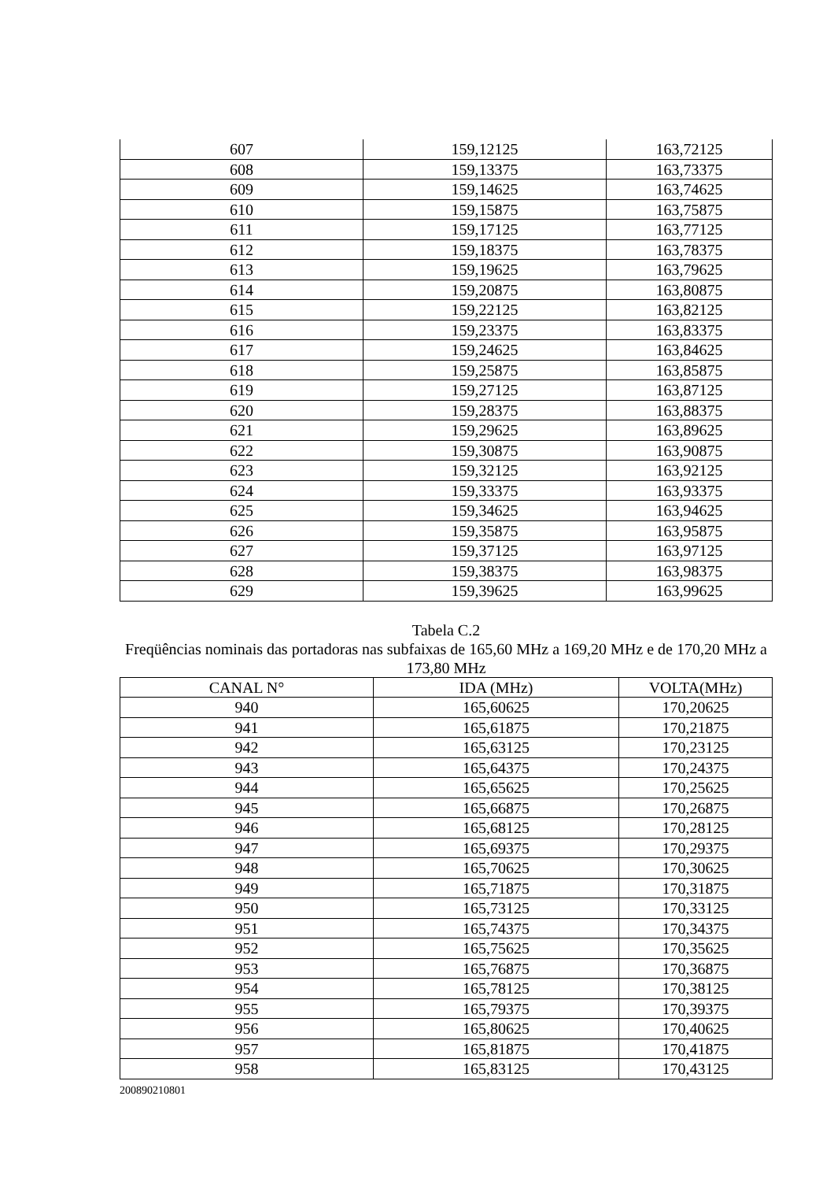| 607 | 159,12125 | 163,72125 |
| 608 | 159,13375 | 163,73375 |
| 609 | 159,14625 | 163,74625 |
| 610 | 159,15875 | 163,75875 |
| 611 | 159,17125 | 163,77125 |
| 612 | 159,18375 | 163,78375 |
| 613 | 159,19625 | 163,79625 |
| 614 | 159,20875 | 163,80875 |
| 615 | 159,22125 | 163,82125 |
| 616 | 159,23375 | 163,83375 |
| 617 | 159,24625 | 163,84625 |
| 618 | 159,25875 | 163,85875 |
| 619 | 159,27125 | 163,87125 |
| 620 | 159,28375 | 163,88375 |
| 621 | 159,29625 | 163,89625 |
| 622 | 159,30875 | 163,90875 |
| 623 | 159,32125 | 163,92125 |
| 624 | 159,33375 | 163,93375 |
| 625 | 159,34625 | 163,94625 |
| 626 | 159,35875 | 163,95875 |
| 627 | 159,37125 | 163,97125 |
| 628 | 159,38375 | 163,98375 |
| 629 | 159,39625 | 163,99625 |
Tabela C.2
Freqüências nominais das portadoras nas subfaixas de 165,60 MHz a 169,20 MHz e de 170,20 MHz a 173,80 MHz
| CANAL N° | IDA (MHz) | VOLTA(MHz) |
| --- | --- | --- |
| 940 | 165,60625 | 170,20625 |
| 941 | 165,61875 | 170,21875 |
| 942 | 165,63125 | 170,23125 |
| 943 | 165,64375 | 170,24375 |
| 944 | 165,65625 | 170,25625 |
| 945 | 165,66875 | 170,26875 |
| 946 | 165,68125 | 170,28125 |
| 947 | 165,69375 | 170,29375 |
| 948 | 165,70625 | 170,30625 |
| 949 | 165,71875 | 170,31875 |
| 950 | 165,73125 | 170,33125 |
| 951 | 165,74375 | 170,34375 |
| 952 | 165,75625 | 170,35625 |
| 953 | 165,76875 | 170,36875 |
| 954 | 165,78125 | 170,38125 |
| 955 | 165,79375 | 170,39375 |
| 956 | 165,80625 | 170,40625 |
| 957 | 165,81875 | 170,41875 |
| 958 | 165,83125 | 170,43125 |
200890210801